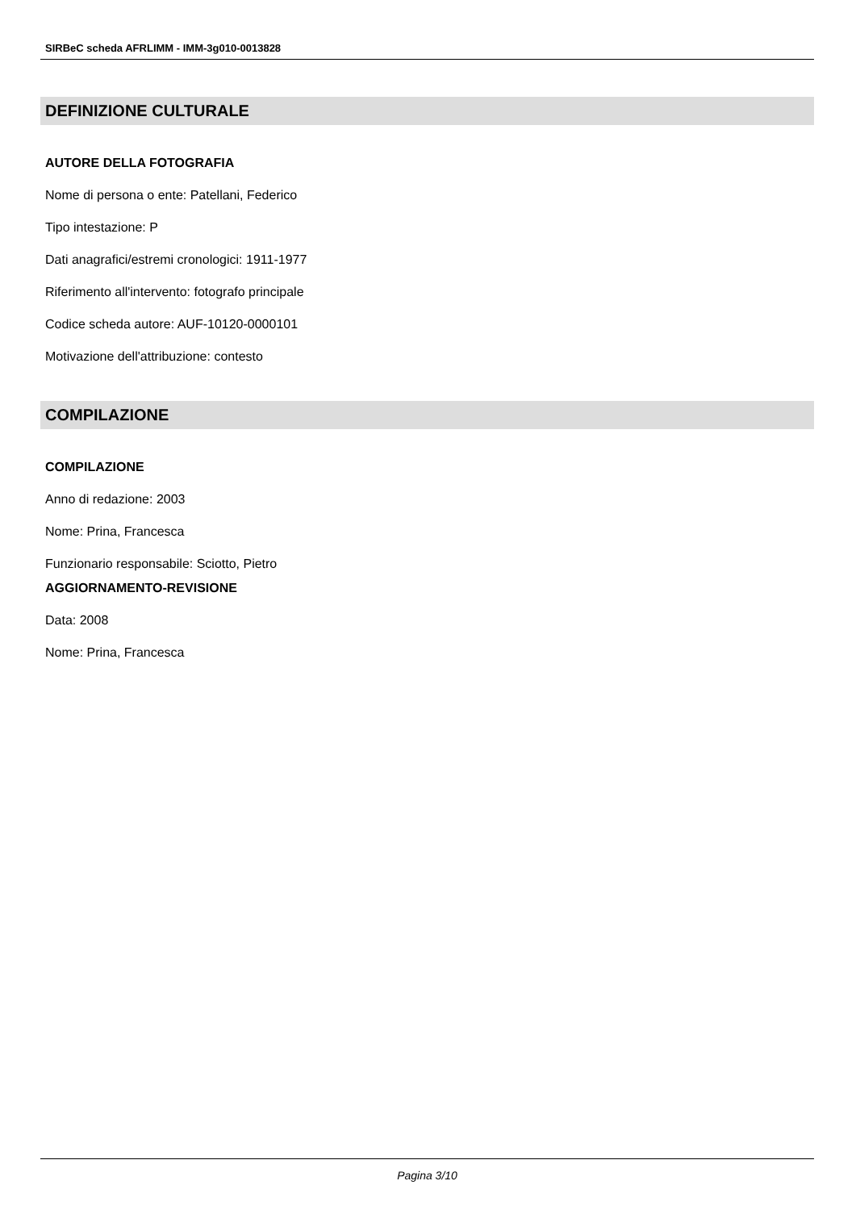SIRBeC scheda AFRLIMM - IMM-3g010-0013828
DEFINIZIONE CULTURALE
AUTORE DELLA FOTOGRAFIA
Nome di persona o ente: Patellani, Federico
Tipo intestazione: P
Dati anagrafici/estremi cronologici: 1911-1977
Riferimento all'intervento: fotografo principale
Codice scheda autore: AUF-10120-0000101
Motivazione dell'attribuzione: contesto
COMPILAZIONE
COMPILAZIONE
Anno di redazione: 2003
Nome: Prina, Francesca
Funzionario responsabile: Sciotto, Pietro
AGGIORNAMENTO-REVISIONE
Data: 2008
Nome: Prina, Francesca
Pagina 3/10